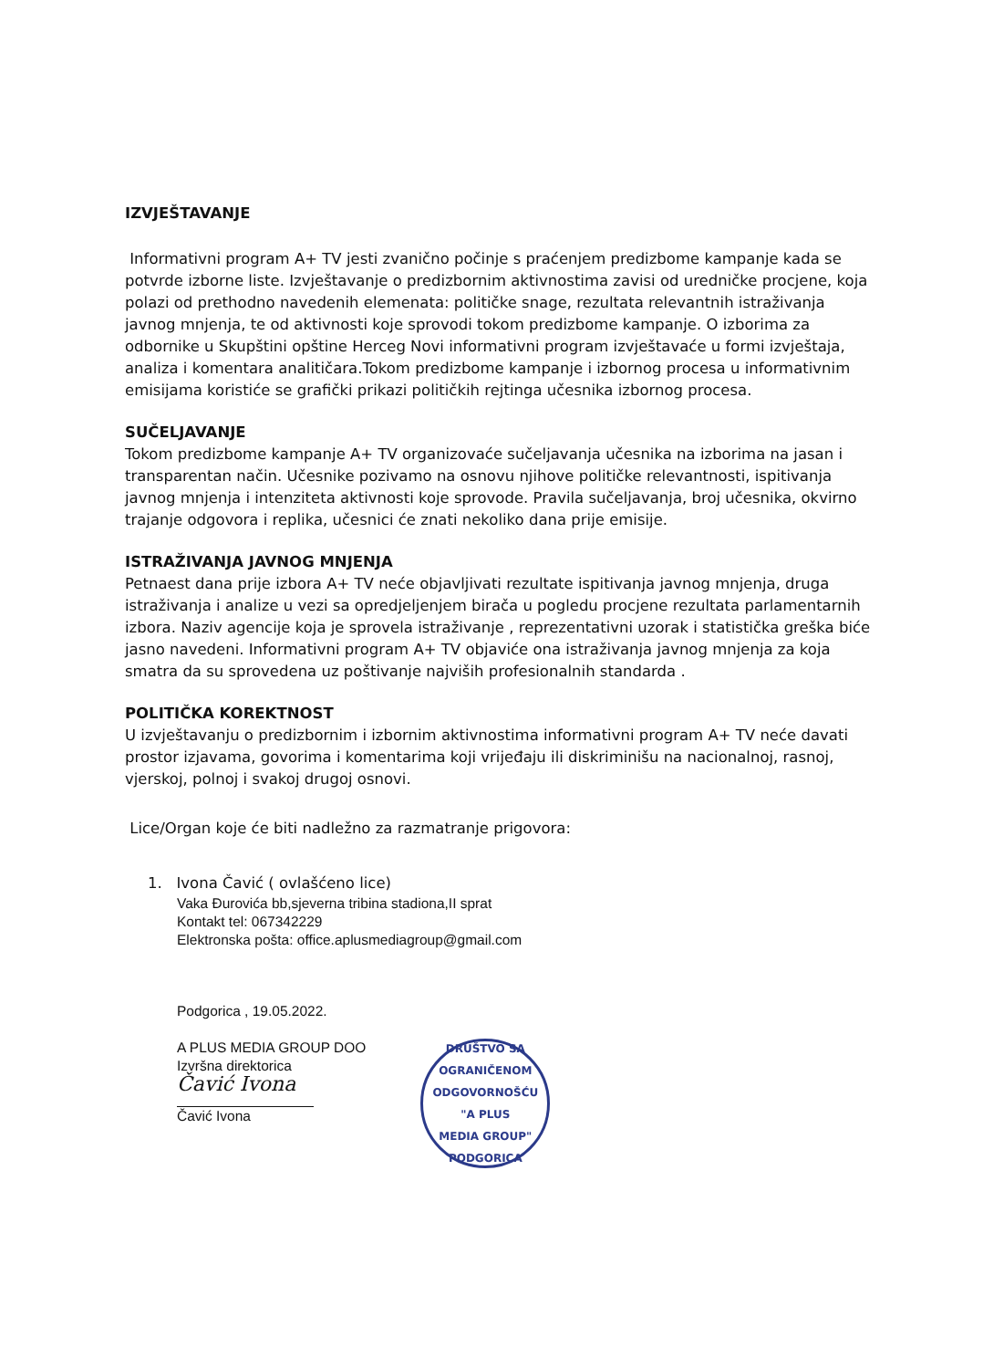IZVJEŠTAVANJE
Informativni program A+ TV jesti zvanično počinje s praćenjem predizbome kampanje kada se potvrde izborne liste. Izvještavanje o predizbornim aktivnostima zavisi od uredničke procjene, koja polazi od prethodno navedenih elemenata: političke snage, rezultata relevantnih istraživanja javnog mnjenja, te od aktivnosti koje sprovodi tokom predizbome kampanje. O izborima za odbornike u Skupštini opštine Herceg Novi informativni program izvještavaće u formi izvještaja, analiza i komentara analitičara.Tokom predizbome kampanje i izbornog procesa u informativnim emisijama koristiće se grafički prikazi političkih rejtinga učesnika izbornog procesa.
SUČELJAVANJE
Tokom predizbome kampanje A+ TV organizovaće sučeljavanja učesnika na izborima na jasan i transparentan način. Učesnike pozivamo na osnovu njihove političke relevantnosti, ispitivanja javnog mnjenja i intenziteta aktivnosti koje sprovode. Pravila sučeljavanja, broj učesnika, okvirno trajanje odgovora i replika, učesnici će znati nekoliko dana prije emisije.
ISTRAŽIVANJA JAVNOG MNJENJA
Petnaest dana prije izbora A+ TV neće objavljivati rezultate ispitivanja javnog mnjenja, druga istraživanja i analize u vezi sa opredjeljenjem birača u pogledu procjene rezultata parlamentarnih izbora. Naziv agencije koja je sprovela istraživanje , reprezentativni uzorak i statistička greška biće jasno navedeni. Informativni program A+ TV objaviće ona istraživanja javnog mnjenja za koja smatra da su sprovedena uz poštivanje najviših profesionalnih standarda .
POLITIČKA KOREKTNOST
U izvještavanju o predizbornim i izbornim aktivnostima informativni program A+ TV neće davati prostor izjavama, govorima i komentarima koji vrijeđaju ili diskriminišu na nacionalnoj, rasnoj, vjerskoj, polnoj i svakoj drugoj osnovi.
Lice/Organ koje će biti nadležno za razmatranje prigovora:
1. Ivona Čavić ( ovlašćeno lice)
Vaka Đurovića bb,sjeverna tribina stadiona,II sprat
Kontakt tel: 067342229
Elektronska pošta: office.aplusmediagroup@gmail.com
Podgorica , 19.05.2022.
A PLUS MEDIA GROUP DOO
Izvršna direktorica
Čavić Ivona
Čavić Ivona
DRUŠTVO SA OGRANIČENOM ODGOVORNOŠĆU
"A PLUS
MEDIA GROUP"
PODGORICA